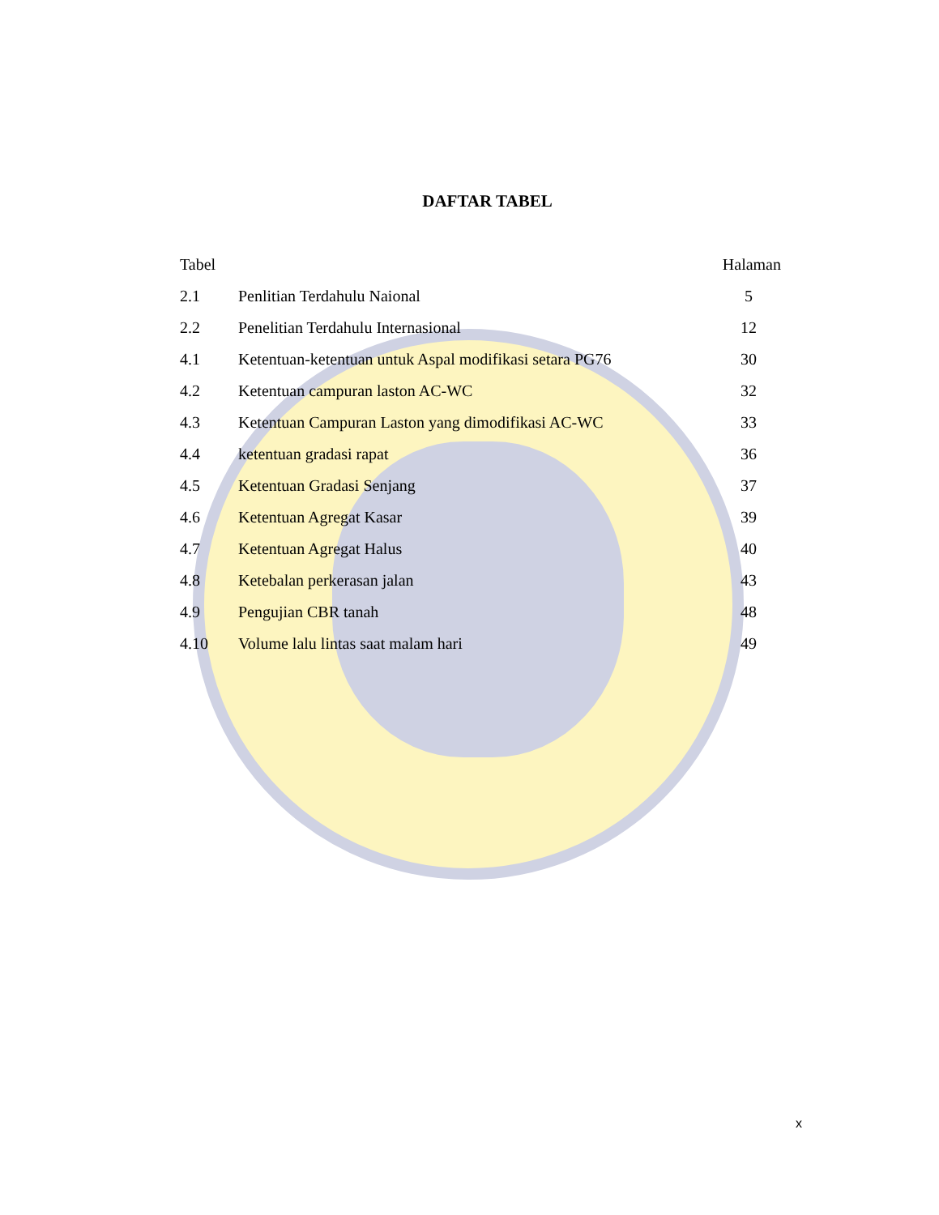DAFTAR TABEL
| Tabel | | Halaman |
| --- | --- | --- |
| 2.1 | Penlitian Terdahulu Naional | 5 |
| 2.2 | Penelitian Terdahulu Internasional | 12 |
| 4.1 | Ketentuan-ketentuan untuk Aspal modifikasi setara PG76 | 30 |
| 4.2 | Ketentuan campuran laston AC-WC | 32 |
| 4.3 | Ketentuan Campuran Laston yang dimodifikasi AC-WC | 33 |
| 4.4 | ketentuan gradasi rapat | 36 |
| 4.5 | Ketentuan Gradasi Senjang | 37 |
| 4.6 | Ketentuan Agregat Kasar | 39 |
| 4.7 | Ketentuan Agregat Halus | 40 |
| 4.8 | Ketebalan perkerasan jalan | 43 |
| 4.9 | Pengujian CBR tanah | 48 |
| 4.10 | Volume lalu lintas saat malam hari | 49 |
x